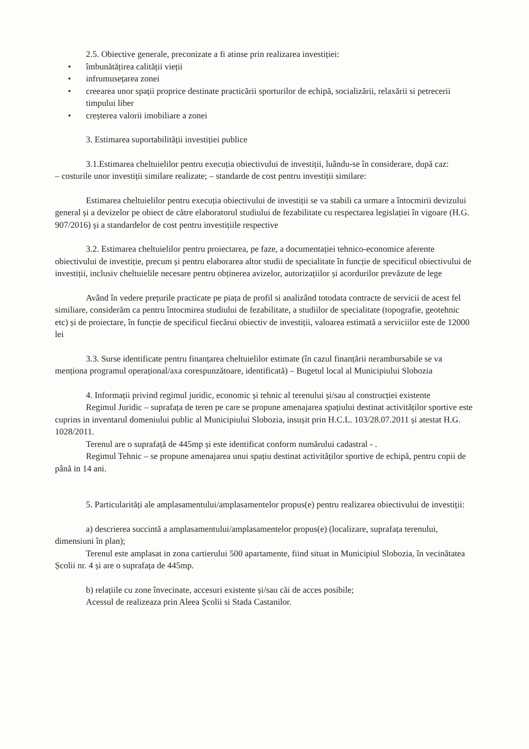2.5. Obiective generale, preconizate a fi atinse prin realizarea investiției:
• îmbunătățirea calității vieții
• infrumusețarea zonei
• creearea unor spații proprice destinate practicării sporturilor de echipă, socializării, relaxării si petrecerii timpului liber
• creșterea valorii imobiliare a zonei
3. Estimarea suportabilității investiției publice
3.1.Estimarea cheltuielilor pentru execuția obiectivului de investiții, luându-se în considerare, după caz:
– costurile unor investiții similare realizate; – standarde de cost pentru investiții similare:
Estimarea cheltuielilor pentru execuția obiectivului de investiții se va stabili ca urmare a întocmirii devizului general și a devizelor pe obiect de către elaboratorul studiului de fezabilitate cu respectarea legislației în vigoare (H.G. 907/2016) și a standardelor de cost pentru investițiile respective
3.2. Estimarea cheltuielilor pentru proiectarea, pe faze, a documentației tehnico-economice aferente obiectivului de investiție, precum și pentru elaborarea altor studii de specialitate în funcție de specificul obiectivului de investiții, inclusiv cheltuielile necesare pentru obținerea avizelor, autorizațiilor și acordurilor prevăzute de lege
Având în vedere prețurile practicate pe piața de profil si analizând totodata contracte de servicii de acest fel similiare, considerăm ca pentru întocmirea studiului de fezabilitate, a studiilor de specialitate (topografie, geotehnic etc) și de proiectare, în funcție de specificul fiecărui obiectiv de investiții, valoarea estimată a serviciilor este de 12000 lei
3.3. Surse identificate pentru finanțarea cheltuielilor estimate (în cazul finanțării nerambursabile se va menționa programul operațional/axa corespunzătoare, identificată) – Bugetul local al Municipiului Slobozia
4. Informații privind regimul juridic, economic și tehnic al terenului și/sau al construcției existente
Regimul Juridic – suprafața de teren pe care se propune amenajarea spațiului destinat activităților sportive este cuprins in inventarul domeniului public al Municipiului Slobozia, insușit prin H.C.L. 103/28.07.2011 și atestat H.G. 1028/2011.
Terenul are o suprafață de 445mp și este identificat conform numărului cadastral - .
Regimul Tehnic – se propune amenajarea unui spațiu destinat activităților sportive de echipă, pentru copii de până in 14 ani.
5. Particularități ale amplasamentului/amplasamentelor propus(e) pentru realizarea obiectivului de investiții:
a) descrierea succintă a amplasamentului/amplasamentelor propus(e) (localizare, suprafața terenului, dimensiuni în plan);
Terenul este amplasat in zona cartierului 500 apartamente, fiind situat in Municipiul Slobozia, în vecinătatea Școlii nr. 4 și are o suprafața de 445mp.
b) relațiile cu zone învecinate, accesuri existente și/sau căi de acces posibile;
Acessul de realizeaza prin Aleea Școlii si Stada Castanilor.